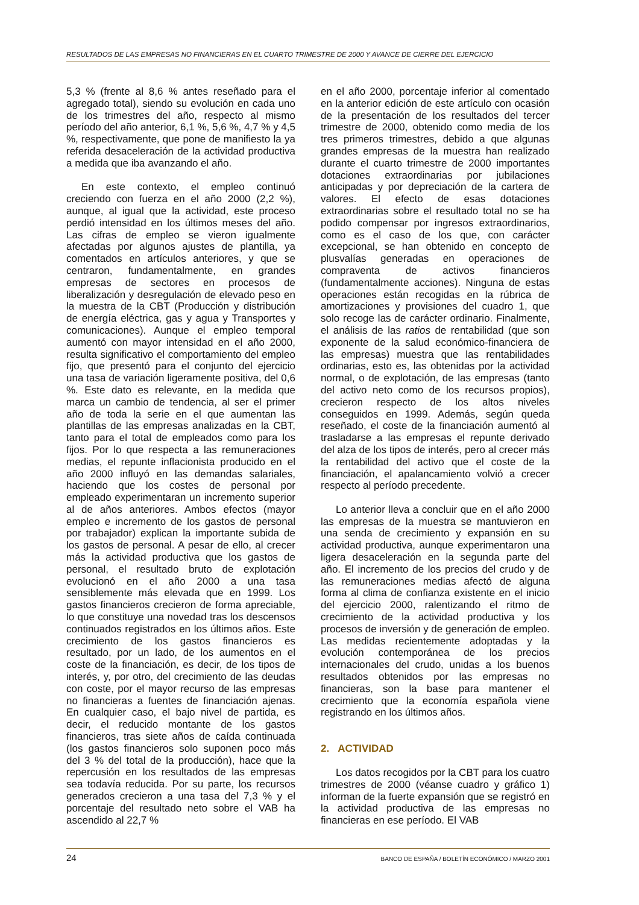RESULTADOS DE LAS EMPRESAS NO FINANCIERAS EN EL CUARTO TRIMESTRE DE 2000 Y AVANCE DE CIERRE DEL EJERCICIO
5,3 % (frente al 8,6 % antes reseñado para el agregado total), siendo su evolución en cada uno de los trimestres del año, respecto al mismo período del año anterior, 6,1 %, 5,6 %, 4,7 % y 4,5 %, respectivamente, que pone de manifiesto la ya referida desaceleración de la actividad productiva a medida que iba avanzando el año.
En este contexto, el empleo continuó creciendo con fuerza en el año 2000 (2,2 %), aunque, al igual que la actividad, este proceso perdió intensidad en los últimos meses del año. Las cifras de empleo se vieron igualmente afectadas por algunos ajustes de plantilla, ya comentados en artículos anteriores, y que se centraron, fundamentalmente, en grandes empresas de sectores en procesos de liberalización y desregulación de elevado peso en la muestra de la CBT (Producción y distribución de energía eléctrica, gas y agua y Transportes y comunicaciones). Aunque el empleo temporal aumentó con mayor intensidad en el año 2000, resulta significativo el comportamiento del empleo fijo, que presentó para el conjunto del ejercicio una tasa de variación ligeramente positiva, del 0,6 %. Este dato es relevante, en la medida que marca un cambio de tendencia, al ser el primer año de toda la serie en el que aumentan las plantillas de las empresas analizadas en la CBT, tanto para el total de empleados como para los fijos. Por lo que respecta a las remuneraciones medias, el repunte inflacionista producido en el año 2000 influyó en las demandas salariales, haciendo que los costes de personal por empleado experimentaran un incremento superior al de años anteriores. Ambos efectos (mayor empleo e incremento de los gastos de personal por trabajador) explican la importante subida de los gastos de personal. A pesar de ello, al crecer más la actividad productiva que los gastos de personal, el resultado bruto de explotación evolucionó en el año 2000 a una tasa sensiblemente más elevada que en 1999. Los gastos financieros crecieron de forma apreciable, lo que constituye una novedad tras los descensos continuados registrados en los últimos años. Este crecimiento de los gastos financieros es resultado, por un lado, de los aumentos en el coste de la financiación, es decir, de los tipos de interés, y, por otro, del crecimiento de las deudas con coste, por el mayor recurso de las empresas no financieras a fuentes de financiación ajenas. En cualquier caso, el bajo nivel de partida, es decir, el reducido montante de los gastos financieros, tras siete años de caída continuada (los gastos financieros solo suponen poco más del 3 % del total de la producción), hace que la repercusión en los resultados de las empresas sea todavía reducida. Por su parte, los recursos generados crecieron a una tasa del 7,3 % y el porcentaje del resultado neto sobre el VAB ha ascendido al 22,7 %
en el año 2000, porcentaje inferior al comentado en la anterior edición de este artículo con ocasión de la presentación de los resultados del tercer trimestre de 2000, obtenido como media de los tres primeros trimestres, debido a que algunas grandes empresas de la muestra han realizado durante el cuarto trimestre de 2000 importantes dotaciones extraordinarias por jubilaciones anticipadas y por depreciación de la cartera de valores. El efecto de esas dotaciones extraordinarias sobre el resultado total no se ha podido compensar por ingresos extraordinarios, como es el caso de los que, con carácter excepcional, se han obtenido en concepto de plusvalías generadas en operaciones de compraventa de activos financieros (fundamentalmente acciones). Ninguna de estas operaciones están recogidas en la rúbrica de amortizaciones y provisiones del cuadro 1, que solo recoge las de carácter ordinario. Finalmente, el análisis de las ratios de rentabilidad (que son exponente de la salud económico-financiera de las empresas) muestra que las rentabilidades ordinarias, esto es, las obtenidas por la actividad normal, o de explotación, de las empresas (tanto del activo neto como de los recursos propios), crecieron respecto de los altos niveles conseguidos en 1999. Además, según queda reseñado, el coste de la financiación aumentó al trasladarse a las empresas el repunte derivado del alza de los tipos de interés, pero al crecer más la rentabilidad del activo que el coste de la financiación, el apalancamiento volvió a crecer respecto al período precedente.
Lo anterior lleva a concluir que en el año 2000 las empresas de la muestra se mantuvieron en una senda de crecimiento y expansión en su actividad productiva, aunque experimentaron una ligera desaceleración en la segunda parte del año. El incremento de los precios del crudo y de las remuneraciones medias afectó de alguna forma al clima de confianza existente en el inicio del ejercicio 2000, ralentizando el ritmo de crecimiento de la actividad productiva y los procesos de inversión y de generación de empleo. Las medidas recientemente adoptadas y la evolución contemporánea de los precios internacionales del crudo, unidas a los buenos resultados obtenidos por las empresas no financieras, son la base para mantener el crecimiento que la economía española viene registrando en los últimos años.
2. ACTIVIDAD
Los datos recogidos por la CBT para los cuatro trimestres de 2000 (véanse cuadro y gráfico 1) informan de la fuerte expansión que se registró en la actividad productiva de las empresas no financieras en ese período. El VAB
24 BANCO DE ESPAÑA / BOLETÍN ECONÓMICO / MARZO 2001